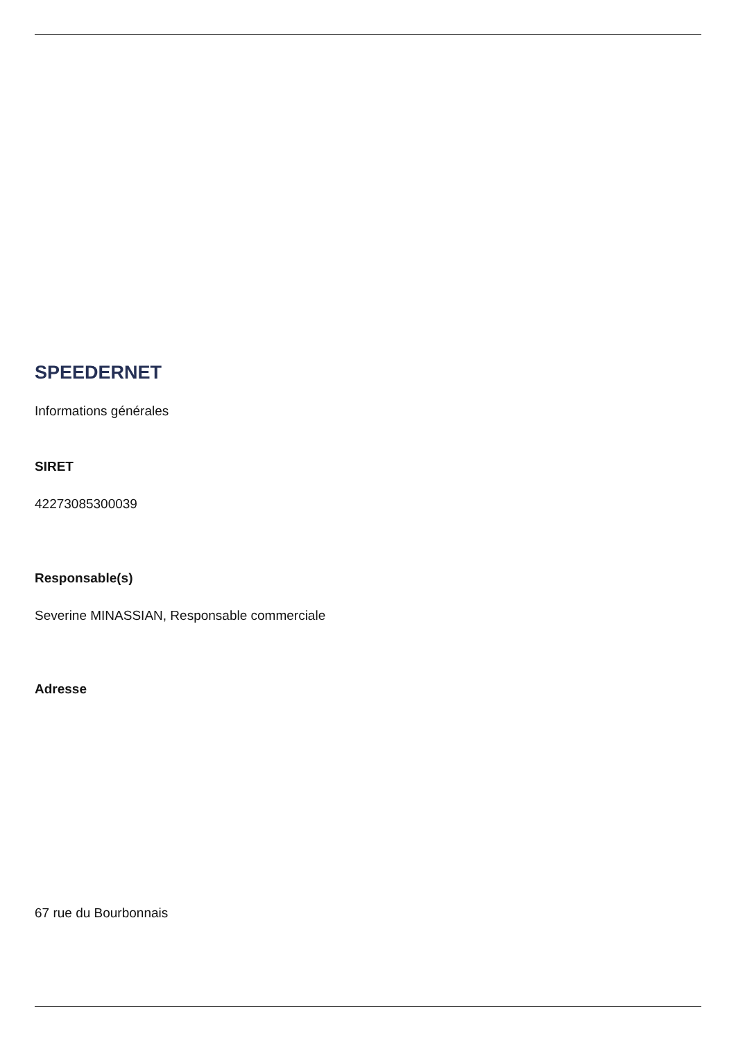SPEEDERNET
Informations générales
SIRET
42273085300039
Responsable(s)
Severine MINASSIAN, Responsable commerciale
Adresse
67 rue du Bourbonnais